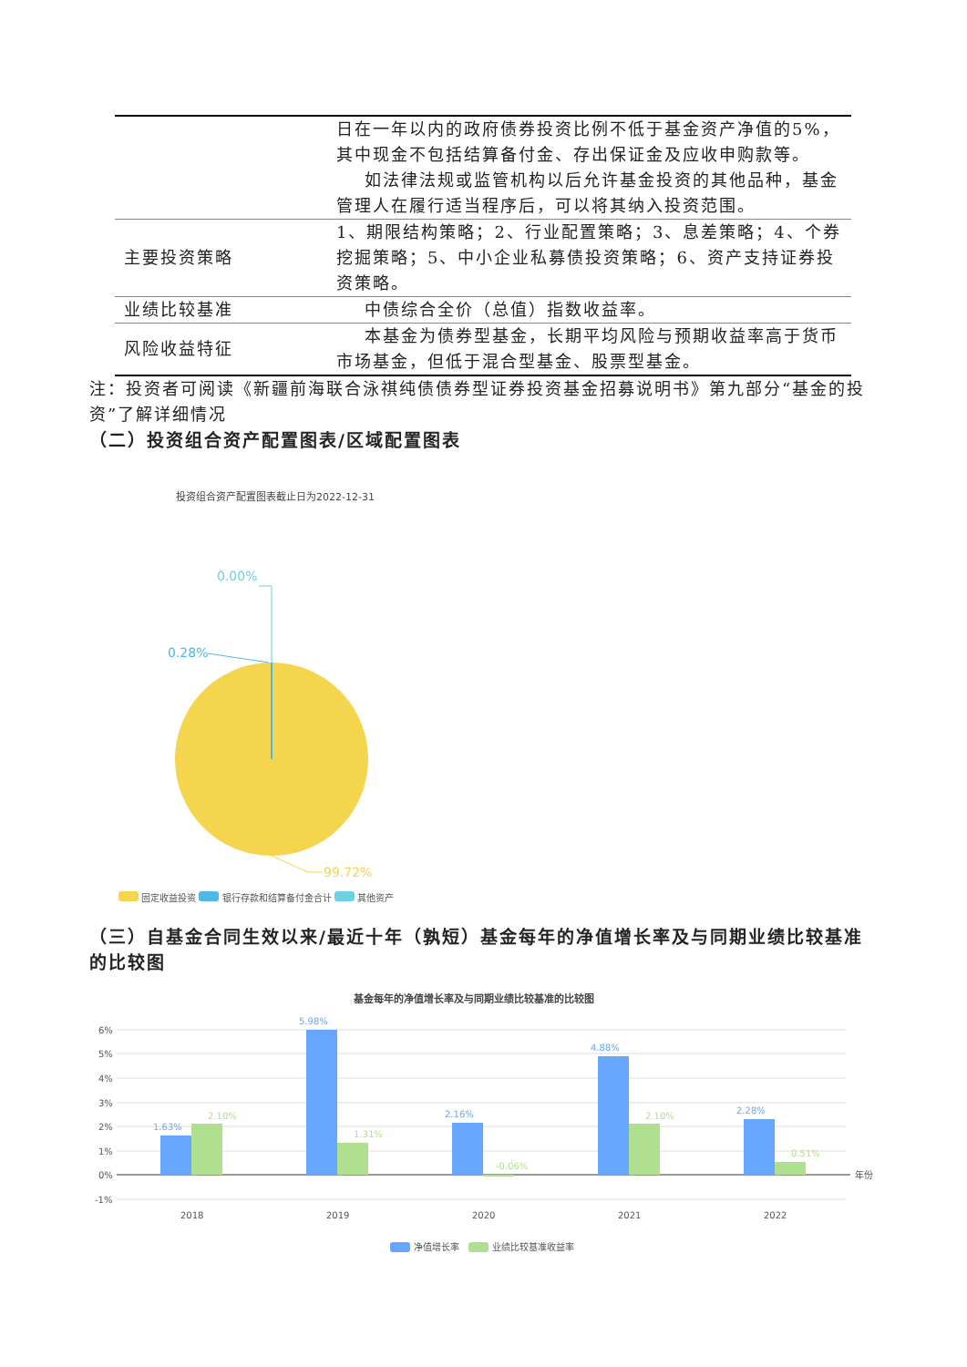| | 日在一年以内的政府债券投资比例不低于基金资产净值的5%，其中现金不包括结算备付金、存出保证金及应收申购款等。 如法律法规或监管机构以后允许基金投资的其他品种，基金管理人在履行适当程序后，可以将其纳入投资范围。 |
| 主要投资策略 | 1、期限结构策略；2、行业配置策略；3、息差策略；4、个券挖掘策略；5、中小企业私募债投资策略；6、资产支持证券投资策略。 |
| 业绩比较基准 | 中债综合全价（总值）指数收益率。 |
| 风险收益特征 | 本基金为债券型基金，长期平均风险与预期收益率高于货币市场基金，但低于混合型基金、股票型基金。 |
注：投资者可阅读《新疆前海联合泳祺纯债债券型证券投资基金招募说明书》第九部分“基金的投资”了解详细情况
（二）投资组合资产配置图表/区域配置图表
投资组合资产配置图表截止日为2022-12-31
0.00%
0.28%
99.72%
固定收益投资 银行存款和结算备付金合计 其他资产
（三）自基金合同生效以来/最近十年（孰短）基金每年的净值增长率及与同期业绩比较基准的比较图
基金每年的净值增长率及与同期业绩比较基准的比较图
6%
5%
4%
3%
2%
1%
0%
-1%
年份
2018
2019
2020
2021
2022
1.63%
5.98%
2.16%
4.88%
2.28%
2.10%
1.31%
-0.06%
2.10%
0.51%
净值增长率
业绩比较基准收益率